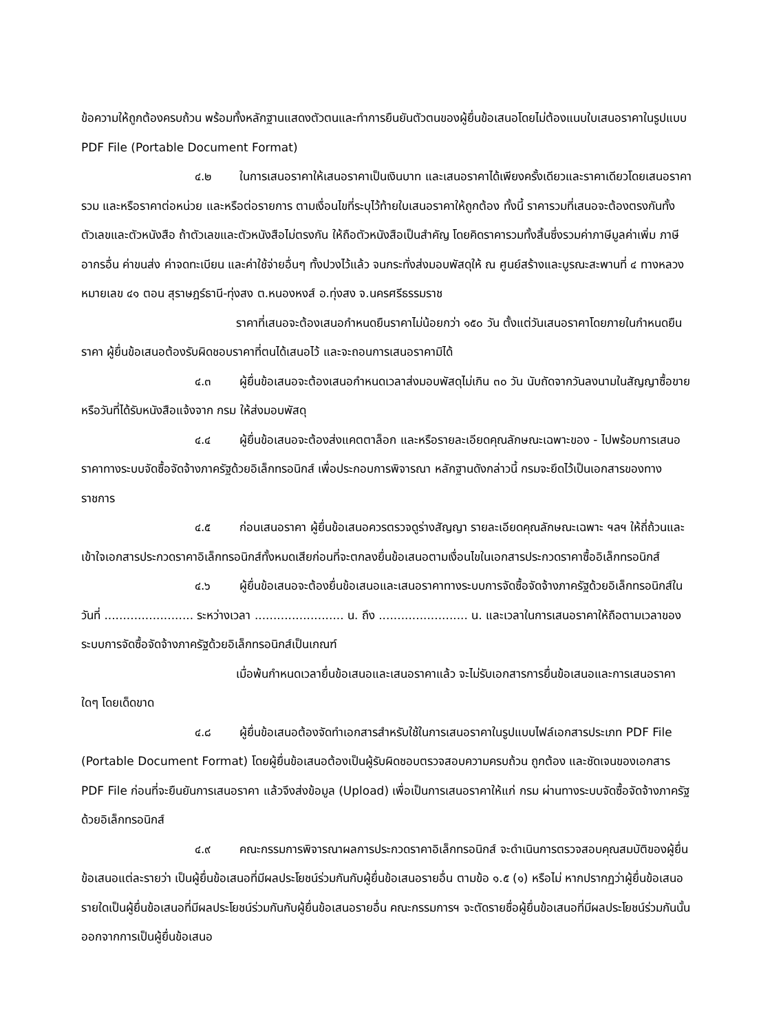ข้อความให้ถูกต้องครบถ้วน พร้อมทั้งหลักฐานแสดงตัวตนและทำการยืนยันตัวตนของผู้ยื่นข้อเสนอโดยไม่ต้องแนบใบเสนอราคาในรูปแบบ PDF File (Portable Document Format)
๔.๒ ในการเสนอราคาให้เสนอราคาเป็นเงินบาท และเสนอราคาได้เพียงครั้งเดียวและราคาเดียวโดยเสนอราคารวม และหรือราคาต่อหน่วย และหรือต่อรายการ ตามเงื่อนไขที่ระบุไว้ท้ายใบเสนอราคาให้ถูกต้อง ทั้งนี้ ราคารวมที่เสนอจะต้องตรงกันทั้งตัวเลขและตัวหนังสือ ถ้าตัวเลขและตัวหนังสือไม่ตรงกัน ให้ถือตัวหนังสือเป็นสำคัญ โดยคิดราคารวมทั้งสิ้นซึ่งรวมค่าภาษีมูลค่าเพิ่ม ภาษีอากรอื่น ค่าขนส่ง ค่าจดทะเบียน และค่าใช้จ่ายอื่นๆ ทั้งปวงไว้แล้ว จนกระทั่งส่งมอบพัสดุให้ ณ ศูนย์สร้างและบูรณะสะพานที่ ๔ ทางหลวงหมายเลข ๔๑ ตอน สุราษฎร์ธานี-ทุ่งสง ต.หนองหงส์ อ.ทุ่งสง จ.นครศรีธรรมราช
ราคาที่เสนอจะต้องเสนอกำหนดยืนราคาไม่น้อยกว่า ๑๕๐ วัน ตั้งแต่วันเสนอราคาโดยภายในกำหนดยืนราคา ผู้ยื่นข้อเสนอต้องรับผิดชอบราคาที่ตนได้เสนอไว้ และจะถอนการเสนอราคามิได้
๔.๓ ผู้ยื่นข้อเสนอจะต้องเสนอกำหนดเวลาส่งมอบพัสดุไม่เกิน ๓๐ วัน นับถัดจากวันลงนามในสัญญาซื้อขาย หรือวันที่ได้รับหนังสือแจ้งจาก กรม ให้ส่งมอบพัสดุ
๔.๔ ผู้ยื่นข้อเสนอจะต้องส่งแคตตาล็อก และหรือรายละเอียดคุณลักษณะเฉพาะของ - ไปพร้อมการเสนอราคาทางระบบจัดซื้อจัดจ้างภาครัฐด้วยอิเล็กทรอนิกส์ เพื่อประกอบการพิจารณา หลักฐานดังกล่าวนี้ กรมจะยึดไว้เป็นเอกสารของทางราชการ
๔.๕ ก่อนเสนอราคา ผู้ยื่นข้อเสนอควรตรวจดูร่างสัญญา รายละเอียดคุณลักษณะเฉพาะ ฯลฯ ให้ถี่ถ้วนและเข้าใจเอกสารประกวดราคาอิเล็กทรอนิกส์ทั้งหมดเสียก่อนที่จะตกลงยื่นข้อเสนอตามเงื่อนไขในเอกสารประกวดราคาซื้ออิเล็กทรอนิกส์
๔.๖ ผู้ยื่นข้อเสนอจะต้องยื่นข้อเสนอและเสนอราคาทางระบบการจัดซื้อจัดจ้างภาครัฐด้วยอิเล็กทรอนิกส์ในวันที่ ........................ ระหว่างเวลา ........................ น. ถึง ........................ น. และเวลาในการเสนอราคาให้ถือตามเวลาของระบบการจัดซื้อจัดจ้างภาครัฐด้วยอิเล็กทรอนิกส์เป็นเกณฑ์
เมื่อพ้นกำหนดเวลายื่นข้อเสนอและเสนอราคาแล้ว จะไม่รับเอกสารการยื่นข้อเสนอและการเสนอราคาใดๆ โดยเด็ดขาด
๔.๘ ผู้ยื่นข้อเสนอต้องจัดทำเอกสารสำหรับใช้ในการเสนอราคาในรูปแบบไฟล์เอกสารประเภท PDF File (Portable Document Format) โดยผู้ยื่นข้อเสนอต้องเป็นผู้รับผิดชอบตรวจสอบความครบถ้วน ถูกต้อง และชัดเจนของเอกสาร PDF File ก่อนที่จะยืนยันการเสนอราคา แล้วจึงส่งข้อมูล (Upload) เพื่อเป็นการเสนอราคาให้แก่ กรม ผ่านทางระบบจัดซื้อจัดจ้างภาครัฐด้วยอิเล็กทรอนิกส์
๔.๙ คณะกรรมการพิจารณาผลการประกวดราคาอิเล็กทรอนิกส์ จะดำเนินการตรวจสอบคุณสมบัติของผู้ยื่นข้อเสนอแต่ละรายว่า เป็นผู้ยื่นข้อเสนอที่มีผลประโยชน์ร่วมกันกับผู้ยื่นข้อเสนอรายอื่น ตามข้อ ๑.๕ (๑) หรือไม่ หากปรากฏว่าผู้ยื่นข้อเสนอรายใดเป็นผู้ยื่นข้อเสนอที่มีผลประโยชน์ร่วมกันกับผู้ยื่นข้อเสนอรายอื่น คณะกรรมการฯ จะตัดรายชื่อผู้ยื่นข้อเสนอที่มีผลประโยชน์ร่วมกันนั้นออกจากการเป็นผู้ยื่นข้อเสนอ